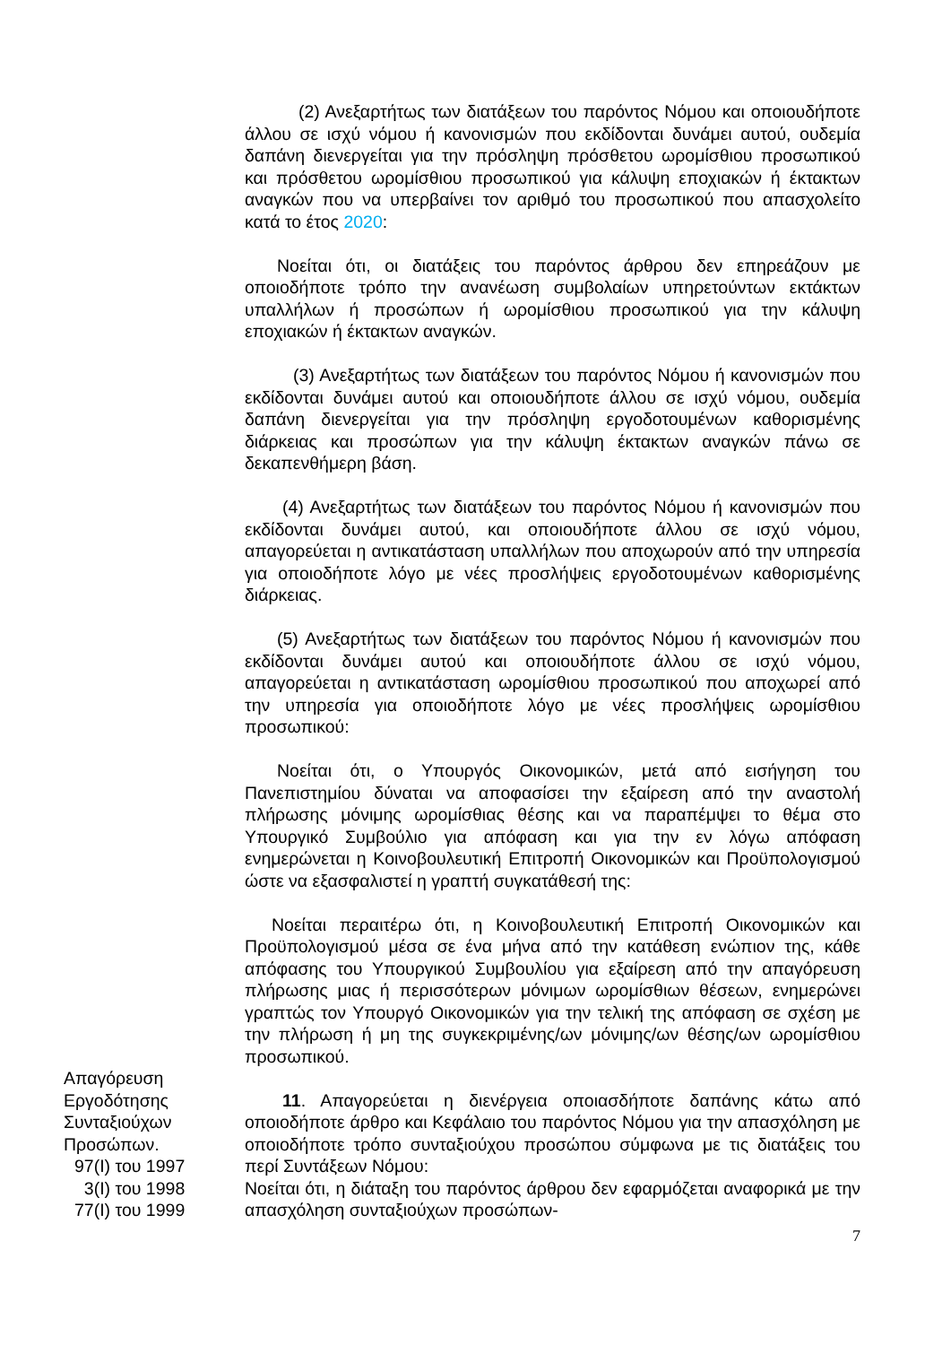(2) Ανεξαρτήτως των διατάξεων του παρόντος Νόμου και οποιουδήποτε άλλου σε ισχύ νόμου ή κανονισμών που εκδίδονται δυνάμει αυτού, ουδεμία δαπάνη διενεργείται για την πρόσληψη πρόσθετου ωρομίσθιου προσωπικού και πρόσθετου ωρομίσθιου προσωπικού για κάλυψη εποχιακών ή έκτακτων αναγκών που να υπερβαίνει τον αριθμό του προσωπικού που απασχολείτο κατά το έτος 2020:
Νοείται ότι, οι διατάξεις του παρόντος άρθρου δεν επηρεάζουν με οποιοδήποτε τρόπο την ανανέωση συμβολαίων υπηρετούντων εκτάκτων υπαλλήλων ή προσώπων ή ωρομίσθιου προσωπικού για την κάλυψη εποχιακών ή έκτακτων αναγκών.
(3) Ανεξαρτήτως των διατάξεων του παρόντος Νόμου ή κανονισμών που εκδίδονται δυνάμει αυτού και οποιουδήποτε άλλου σε ισχύ νόμου, ουδεμία δαπάνη διενεργείται για την πρόσληψη εργοδοτουμένων καθορισμένης διάρκειας και προσώπων για την κάλυψη έκτακτων αναγκών πάνω σε δεκαπενθήμερη βάση.
(4) Ανεξαρτήτως των διατάξεων του παρόντος Νόμου ή κανονισμών που εκδίδονται δυνάμει αυτού, και οποιουδήποτε άλλου σε ισχύ νόμου, απαγορεύεται η αντικατάσταση υπαλλήλων που αποχωρούν από την υπηρεσία για οποιοδήποτε λόγο με νέες προσλήψεις εργοδοτουμένων καθορισμένης διάρκειας.
(5) Ανεξαρτήτως των διατάξεων του παρόντος Νόμου ή κανονισμών που εκδίδονται δυνάμει αυτού και οποιουδήποτε άλλου σε ισχύ νόμου, απαγορεύεται η αντικατάσταση ωρομίσθιου προσωπικού που αποχωρεί από την υπηρεσία για οποιοδήποτε λόγο με νέες προσλήψεις ωρομίσθιου προσωπικού:
Νοείται ότι, ο Υπουργός Οικονομικών, μετά από εισήγηση του Πανεπιστημίου δύναται να αποφασίσει την εξαίρεση από την αναστολή πλήρωσης μόνιμης ωρομίσθιας θέσης και να παραπέμψει το θέμα στο Υπουργικό Συμβούλιο για απόφαση και για την εν λόγω απόφαση ενημερώνεται η Κοινοβουλευτική Επιτροπή Οικονομικών και Προϋπολογισμού ώστε να εξασφαλιστεί η γραπτή συγκατάθεσή της:
Νοείται περαιτέρω ότι, η Κοινοβουλευτική Επιτροπή Οικονομικών και Προϋπολογισμού μέσα σε ένα μήνα από την κατάθεση ενώπιον της, κάθε απόφασης του Υπουργικού Συμβουλίου για εξαίρεση από την απαγόρευση πλήρωσης μιας ή περισσότερων μόνιμων ωρομίσθιων θέσεων, ενημερώνει γραπτώς τον Υπουργό Οικονομικών για την τελική της απόφαση σε σχέση με την πλήρωση ή μη της συγκεκριμένης/ων μόνιμης/ων θέσης/ων ωρομίσθιου προσωπικού.
Απαγόρευση
Εργοδότησης
Συνταξιούχων
Προσώπων.
97(Ι) του 1997
3(Ι) του 1998
77(Ι) του 1999
11. Απαγορεύεται η διενέργεια οποιασδήποτε δαπάνης κάτω από οποιοδήποτε άρθρο και Κεφάλαιο του παρόντος Νόμου για την απασχόληση με οποιοδήποτε τρόπο συνταξιούχου προσώπου σύμφωνα με τις διατάξεις του περί Συντάξεων Νόμου:
Νοείται ότι, η διάταξη του παρόντος άρθρου δεν εφαρμόζεται αναφορικά με την απασχόληση συνταξιούχων προσώπων-
7